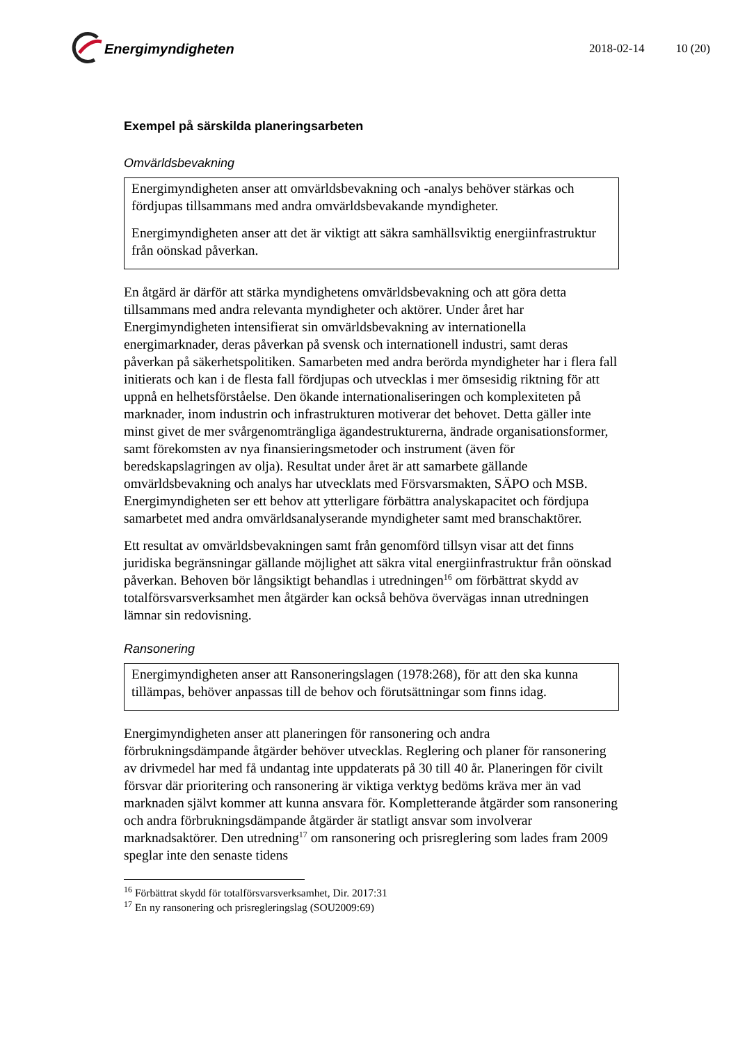Energimyndigheten
2018-02-14 10 (20)
Exempel på särskilda planeringsarbeten
Omvärldsbevakning
Energimyndigheten anser att omvärldsbevakning och -analys behöver stärkas och fördjupas tillsammans med andra omvärldsbevakande myndigheter.
Energimyndigheten anser att det är viktigt att säkra samhällsviktig energiinfrastruktur från oönskad påverkan.
En åtgärd är därför att stärka myndighetens omvärldsbevakning och att göra detta tillsammans med andra relevanta myndigheter och aktörer. Under året har Energimyndigheten intensifierat sin omvärldsbevakning av internationella energimarknader, deras påverkan på svensk och internationell industri, samt deras påverkan på säkerhetspolitiken. Samarbeten med andra berörda myndigheter har i flera fall initierats och kan i de flesta fall fördjupas och utvecklas i mer ömsesidig riktning för att uppnå en helhetsförståelse. Den ökande internationaliseringen och komplexiteten på marknader, inom industrin och infrastrukturen motiverar det behovet. Detta gäller inte minst givet de mer svårgenomträngliga ägandestrukturerna, ändrade organisationsformer, samt förekomsten av nya finansieringsmetoder och instrument (även för beredskapslagringen av olja). Resultat under året är att samarbete gällande omvärldsbevakning och analys har utvecklats med Försvarsmakten, SÄPO och MSB. Energimyndigheten ser ett behov att ytterligare förbättra analyskapacitet och fördjupa samarbetet med andra omvärldsanalyserande myndigheter samt med branschaktörer.
Ett resultat av omvärldsbevakningen samt från genomförd tillsyn visar att det finns juridiska begränsningar gällande möjlighet att säkra vital energiinfrastruktur från oönskad påverkan. Behoven bör långsiktigt behandlas i utredningen<sup>16</sup> om förbättrat skydd av totalförsvarsverksamhet men åtgärder kan också behöva övervägas innan utredningen lämnar sin redovisning.
Ransonering
Energimyndigheten anser att Ransoneringslagen (1978:268), för att den ska kunna tillämpas, behöver anpassas till de behov och förutsättningar som finns idag.
Energimyndigheten anser att planeringen för ransonering och andra förbrukningsdämpande åtgärder behöver utvecklas. Reglering och planer för ransonering av drivmedel har med få undantag inte uppdaterats på 30 till 40 år. Planeringen för civilt försvar där prioritering och ransonering är viktiga verktyg bedöms kräva mer än vad marknaden självt kommer att kunna ansvara för. Kompletterande åtgärder som ransonering och andra förbrukningsdämpande åtgärder är statligt ansvar som involverar marknadsaktörer. Den utredning<sup>17</sup> om ransonering och prisreglering som lades fram 2009 speglar inte den senaste tidens
<sup>16</sup> Förbättrat skydd för totalförsvarsverksamhet, Dir. 2017:31
<sup>17</sup> En ny ransonering och prisregleringslag (SOU2009:69)